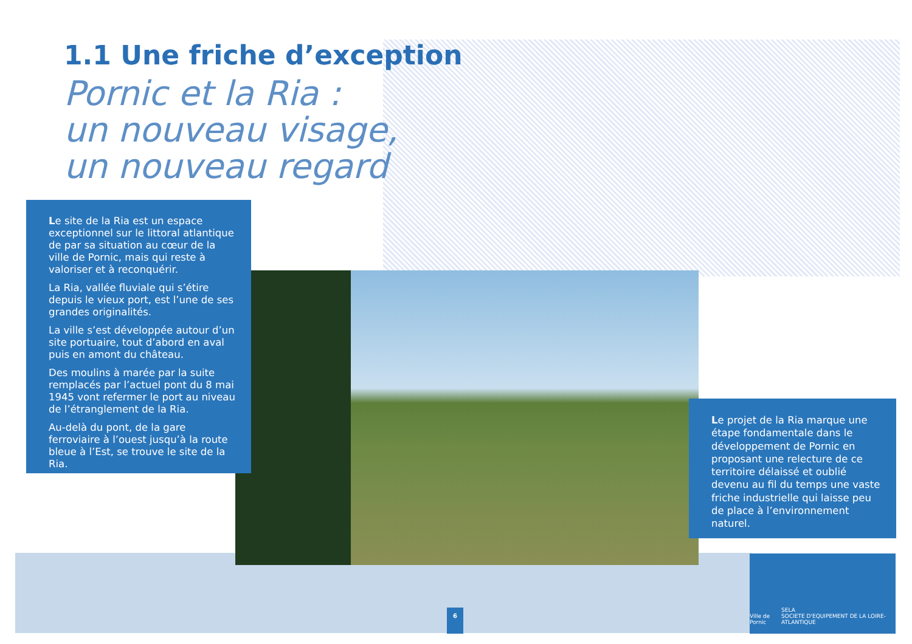1.1 Une friche d’exception
Pornic et la Ria :
un nouveau visage,
un nouveau regard
Le site de la Ria est un espace exceptionnel sur le littoral atlantique de par sa situation au cœur de la ville de Pornic, mais qui reste à valoriser et à reconquérir.
La Ria, vallée fluviale qui s’étire depuis le vieux port, est l’une de ses grandes originalités.
La ville s’est développée autour d’un site portuaire, tout d’abord en aval puis en amont du château.
Des moulins à marée par la suite remplacés par l’actuel pont du 8 mai 1945 vont refermer le port au niveau de l’étranglement de la Ria.
Au-delà du pont, de la gare ferroviaire à l’ouest jusqu’à la route bleue à l’Est, se trouve le site de la Ria.
Le projet de la Ria marque une étape fondamentale dans le développement de Pornic en proposant une relecture de ce territoire délaissé et oublié devenu au fil du temps une vaste friche industrielle qui laisse peu de place à l’environnement naturel.
6
Ville de Pornic SELA
SOCIETE D'EQUIPEMENT DE LA LOIRE-ATLANTIQUE